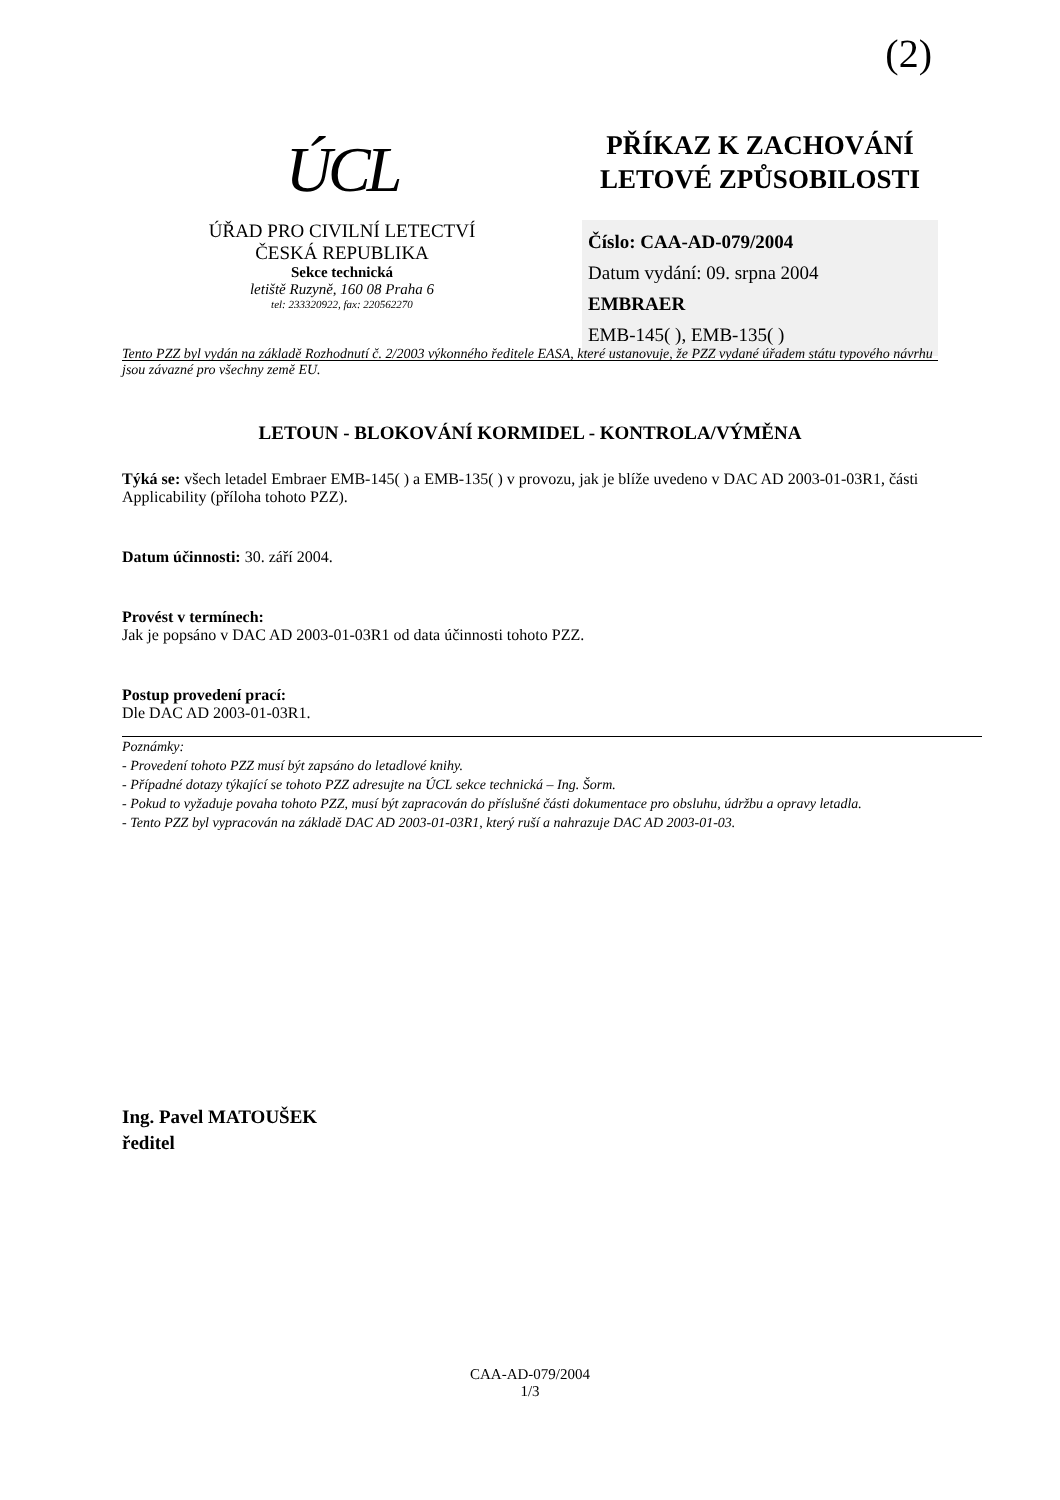(2)
ÚCL
ÚŘAD PRO CIVILNÍ LETECTVÍ
ČESKÁ REPUBLIKA
Sekce technická
letiště Ruzyně, 160 08 Praha 6
tel: 233320922, fax: 220562270
PŘÍKAZ K ZACHOVÁNÍ
LETOVÉ ZPŮSOBILOSTI
Číslo: CAA-AD-079/2004
Datum vydání: 09. srpna 2004
EMBRAER
EMB-145( ), EMB-135( )
Tento PZZ byl vydán na základě Rozhodnutí č. 2/2003 výkonného ředitele EASA, které ustanovuje, že PZZ vydané úřadem státu typového návrhu jsou závazné pro všechny země EU.
LETOUN - BLOKOVÁNÍ KORMIDEL - KONTROLA/VÝMĚNA
Týká se: všech letadel Embraer EMB-145( ) a EMB-135( ) v provozu, jak je blíže uvedeno v DAC AD 2003-01-03R1, části Applicability (příloha tohoto PZZ).
Datum účinnosti: 30. září 2004.
Provést v termínech:
Jak je popsáno v DAC AD 2003-01-03R1 od data účinnosti tohoto PZZ.
Postup provedení prací:
Dle DAC AD 2003-01-03R1.
Poznámky:
- Provedení tohoto PZZ musí být zapsáno do letadlové knihy.
- Případné dotazy týkající se tohoto PZZ adresujte na ÚCL sekce technická – Ing. Šorm.
- Pokud to vyžaduje povaha tohoto PZZ, musí být zapracován do příslušné části dokumentace pro obsluhu, údržbu a opravy letadla.
- Tento PZZ byl vypracován na základě DAC AD 2003-01-03R1, který ruší a nahrazuje DAC AD 2003-01-03.
Ing. Pavel MATOUŠEK
ředitel
CAA-AD-079/2004
1/3